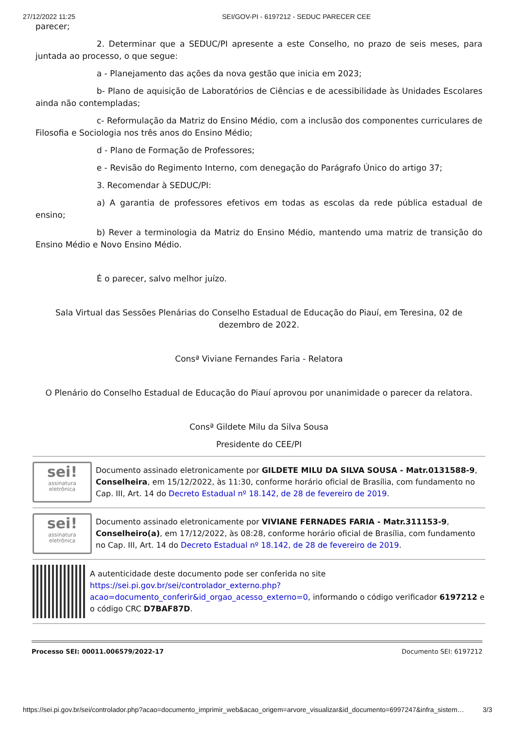27/12/2022 11:25 SEI/GOV-PI - 6197212 - SEDUC PARECER CEE
parecer;
2. Determinar que a SEDUC/PI apresente a este Conselho, no prazo de seis meses, para juntada ao processo, o que segue:
a - Planejamento das ações da nova gestão que inicia em 2023;
b- Plano de aquisição de Laboratórios de Ciências e de acessibilidade às Unidades Escolares ainda não contempladas;
c- Reformulação da Matriz do Ensino Médio, com a inclusão dos componentes curriculares de Filosofia e Sociologia nos três anos do Ensino Médio;
d - Plano de Formação de Professores;
e - Revisão do Regimento Interno, com denegação do Parágrafo Único do artigo 37;
3. Recomendar à SEDUC/PI:
a) A garantia de professores efetivos em todas as escolas da rede pública estadual de ensino;
b) Rever a terminologia da Matriz do Ensino Médio, mantendo uma matriz de transição do Ensino Médio e Novo Ensino Médio.
É o parecer, salvo melhor juízo.
Sala Virtual das Sessões Plenárias do Conselho Estadual de Educação do Piauí, em Teresina, 02 de dezembro de 2022.
Consª Viviane Fernandes Faria - Relatora
O Plenário do Conselho Estadual de Educação do Piauí aprovou por unanimidade o parecer da relatora.
Consª Gildete Milu da Silva Sousa
Presidente do CEE/PI
sei!
assinatura
eletrônica
Documento assinado eletronicamente por GILDETE MILU DA SILVA SOUSA - Matr.0131588-9, Conselheira, em 15/12/2022, às 11:30, conforme horário oficial de Brasília, com fundamento no Cap. III, Art. 14 do Decreto Estadual nº 18.142, de 28 de fevereiro de 2019.
sei!
assinatura
eletrônica
Documento assinado eletronicamente por VIVIANE FERNADES FARIA - Matr.311153-9, Conselheiro(a), em 17/12/2022, às 08:28, conforme horário oficial de Brasília, com fundamento no Cap. III, Art. 14 do Decreto Estadual nº 18.142, de 28 de fevereiro de 2019.
A autenticidade deste documento pode ser conferida no site https://sei.pi.gov.br/sei/controlador_externo.php?acao=documento_conferir&id_orgao_acesso_externo=0, informando o código verificador 6197212 e o código CRC D7BAF87D.
Processo SEI: 00011.006579/2022-17 Documento SEI: 6197212
https://sei.pi.gov.br/sei/controlador.php?acao=documento_imprimir_web&acao_origem=arvore_visualizar&id_documento=6997247&infra_sistem… 3/3